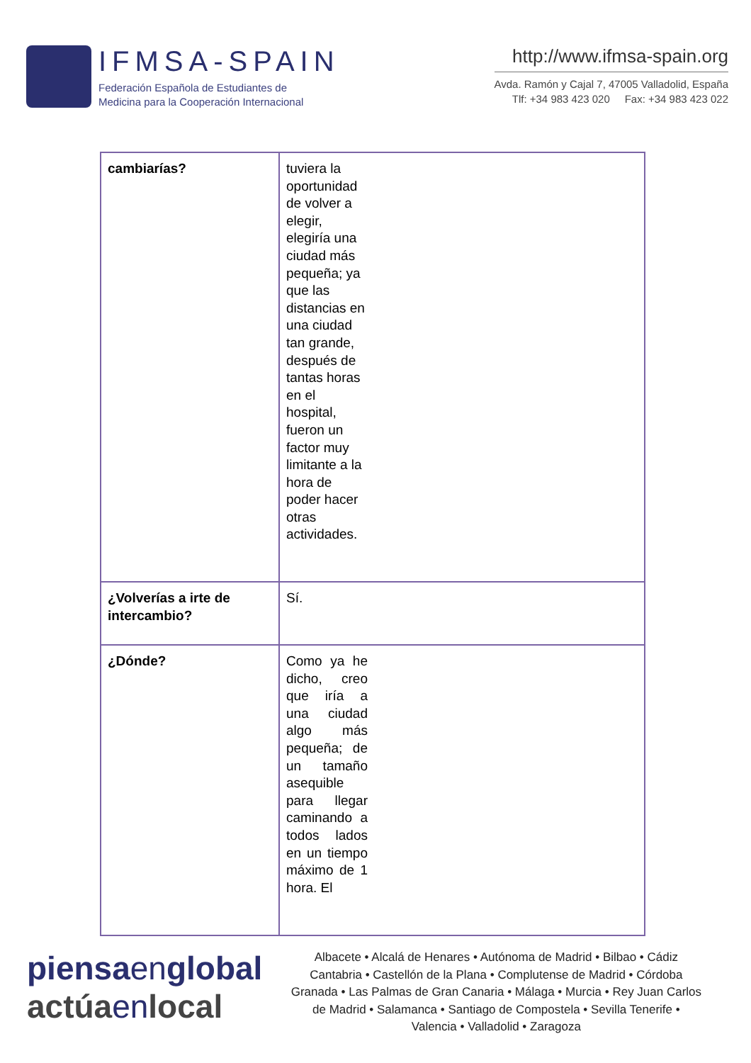IFMSA-SPAIN
Federación Española de Estudiantes de
Medicina para la Cooperación Internacional
http://www.ifmsa-spain.org
Avda. Ramón y Cajal 7, 47005 Valladolid, España
Tlf: +34 983 423 020 Fax: +34 983 423 022
| cambiarías? | tuviera la oportunidad de volver a elegir, elegiría una ciudad más pequeña; ya que las distancias en una ciudad tan grande, después de tantas horas en el hospital, fueron un factor muy limitante a la hora de poder hacer otras actividades. |
| ¿Volverías a irte de intercambio? | Sí. |
| ¿Dónde? | Como ya he dicho, creo que iría a una ciudad algo más pequeña; de un tamaño asequible para llegar caminando a todos lados en un tiempo máximo de 1 hora. El |
piensa en global
actúa en local
Albacete • Alcalá de Henares • Autónoma de Madrid • Bilbao • Cádiz Cantabria • Castellón de la Plana • Complutense de Madrid • Córdoba Granada • Las Palmas de Gran Canaria • Málaga • Murcia • Rey Juan Carlos de Madrid • Salamanca • Santiago de Compostela • Sevilla Tenerife • Valencia • Valladolid • Zaragoza